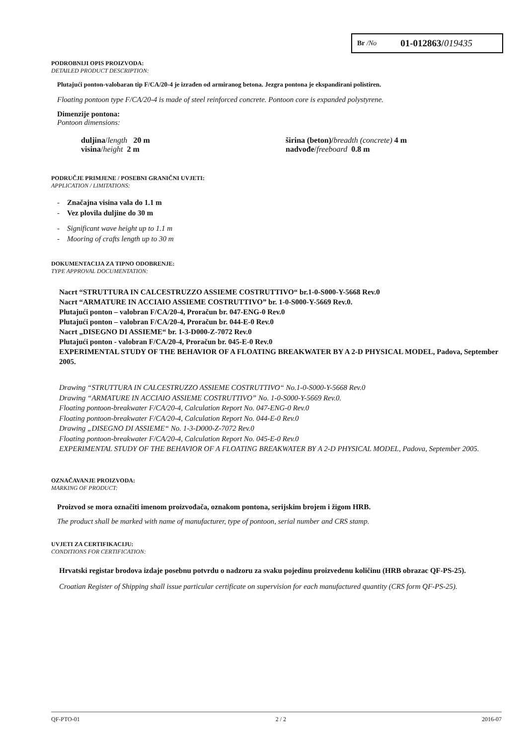Br /No 01-012863/019435
PODROBNIJI OPIS PROIZVODA:
DETAILED PRODUCT DESCRIPTION:
Plutajući ponton-valobaran tip F/CA/20-4 je izrađen od armiranog betona. Jezgra pontona je ekspandirani polistiren.
Floating pontoon type F/CA/20-4 is made of steel reinforced concrete. Pontoon core is expanded polystyrene.
Dimenzije pontona:
Pontoon dimensions:
duljina/length 20 m
visina/height 2 m
širina (beton)/breadth (concrete) 4 m
nadvođe/freeboard 0.8 m
PODRUČJE PRIMJENE / POSEBNI GRANIČNI UVJETI:
APPLICATION / LIMITATIONS:
- Značajna visina vala do 1.1 m
- Vez plovila duljine do 30 m
- Significant wave height up to 1.1 m
- Mooring of crafts length up to 30 m
DOKUMENTACIJA ZA TIPNO ODOBRENJE:
TYPE APPROVAL DOCUMENTATION:
Nacrt “STRUTTURA IN CALCESTRUZZO ASSIEME COSTRUTTIVO“ br.1-0-S000-Y-5668 Rev.0
Nacrt “ARMATURE IN ACCIAIO ASSIEME COSTRUTTIVO” br. 1-0-S000-Y-5669 Rev.0.
Plutajući ponton – valobran F/CA/20-4, Proračun br. 047-ENG-0 Rev.0
Plutajući ponton – valobran F/CA/20-4, Proračun br. 044-E-0 Rev.0
Nacrt „DISEGNO DI ASSIEME“ br. 1-3-D000-Z-7072 Rev.0
Plutajući ponton - valobran F/CA/20-4, Proračun br. 045-E-0 Rev.0
EXPERIMENTAL STUDY OF THE BEHAVIOR OF A FLOATING BREAKWATER BY A 2-D PHYSICAL MODEL, Padova, September 2005.
Drawing “STRUTTURA IN CALCESTRUZZO ASSIEME COSTRUTTIVO“ No.1-0-S000-Y-5668 Rev.0
Drawing “ARMATURE IN ACCIAIO ASSIEME COSTRUTTIVO” No. 1-0-S000-Y-5669 Rev.0.
Floating pontoon-breakwater F/CA/20-4, Calculation Report No. 047-ENG-0 Rev.0
Floating pontoon-breakwater F/CA/20-4, Calculation Report No. 044-E-0 Rev.0
Drawing „DISEGNO DI ASSIEME“ No. 1-3-D000-Z-7072 Rev.0
Floating pontoon-breakwater F/CA/20-4, Calculation Report No. 045-E-0 Rev.0
EXPERIMENTAL STUDY OF THE BEHAVIOR OF A FLOATING BREAKWATER BY A 2-D PHYSICAL MODEL, Padova, September 2005.
OZNAČAVANJE PROIZVODA:
MARKING OF PRODUCT:
Proizvod se mora označiti imenom proizvođača, oznakom pontona, serijskim brojem i žigom HRB.
The product shall be marked with name of manufacturer, type of pontoon, serial number and CRS stamp.
UVJETI ZA CERTIFIKACIJU:
CONDITIONS FOR CERTIFICATION:
Hrvatski registar brodova izdaje posebnu potvrdu o nadzoru za svaku pojedinu proizvedenu količinu (HRB obrazac QF-PS-25).
Croatian Register of Shipping shall issue particular certificate on supervision for each manufactured quantity (CRS form QF-PS-25).
QF-PTO-01 2 / 2 2016-07